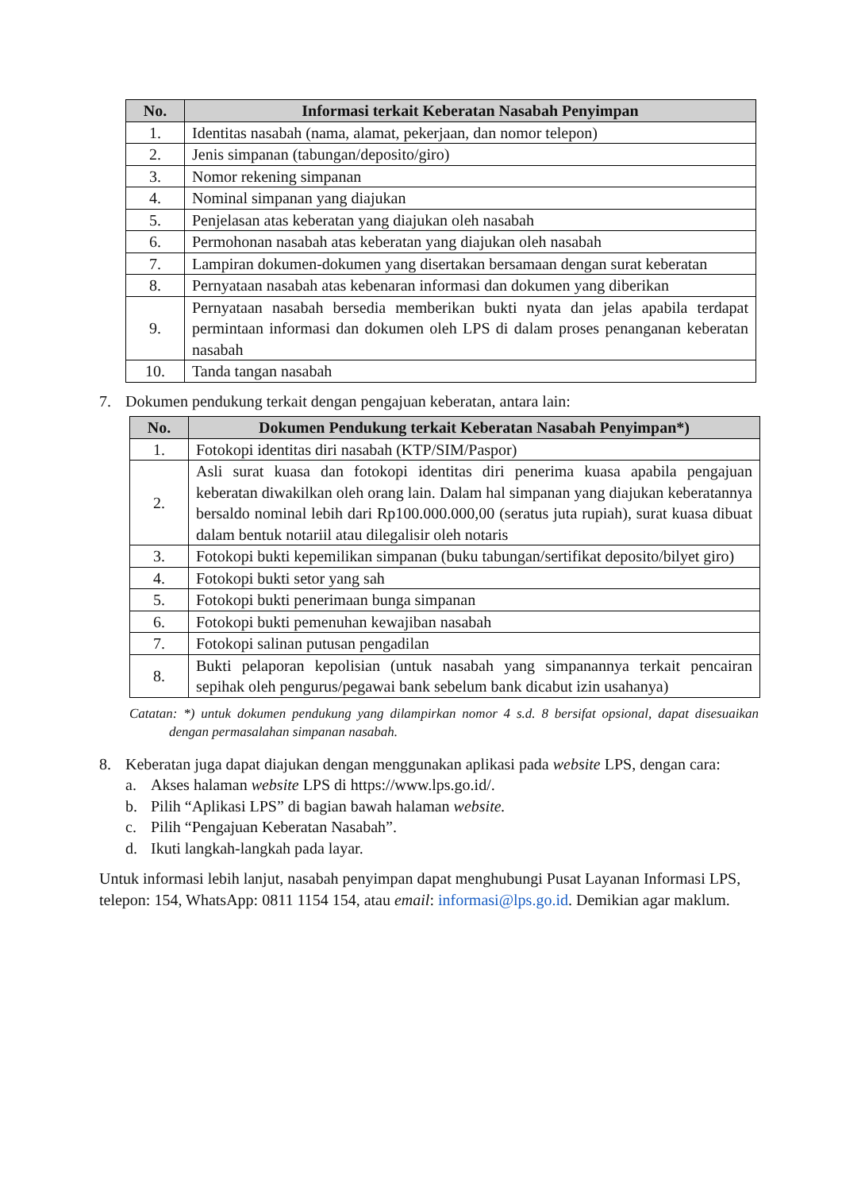| No. | Informasi terkait Keberatan Nasabah Penyimpan |
| --- | --- |
| 1. | Identitas nasabah (nama, alamat, pekerjaan, dan nomor telepon) |
| 2. | Jenis simpanan (tabungan/deposito/giro) |
| 3. | Nomor rekening simpanan |
| 4. | Nominal simpanan yang diajukan |
| 5. | Penjelasan atas keberatan yang diajukan oleh nasabah |
| 6. | Permohonan nasabah atas keberatan yang diajukan oleh nasabah |
| 7. | Lampiran dokumen-dokumen yang disertakan bersamaan dengan surat keberatan |
| 8. | Pernyataan nasabah atas kebenaran informasi dan dokumen yang diberikan |
| 9. | Pernyataan nasabah bersedia memberikan bukti nyata dan jelas apabila terdapat permintaan informasi dan dokumen oleh LPS di dalam proses penanganan keberatan nasabah |
| 10. | Tanda tangan nasabah |
7. Dokumen pendukung terkait dengan pengajuan keberatan, antara lain:
| No. | Dokumen Pendukung terkait Keberatan Nasabah Penyimpan*) |
| --- | --- |
| 1. | Fotokopi identitas diri nasabah (KTP/SIM/Paspor) |
| 2. | Asli surat kuasa dan fotokopi identitas diri penerima kuasa apabila pengajuan keberatan diwakilkan oleh orang lain. Dalam hal simpanan yang diajukan keberatannya bersaldo nominal lebih dari Rp100.000.000,00 (seratus juta rupiah), surat kuasa dibuat dalam bentuk notariil atau dilegalisir oleh notaris |
| 3. | Fotokopi bukti kepemilikan simpanan (buku tabungan/sertifikat deposito/bilyet giro) |
| 4. | Fotokopi bukti setor yang sah |
| 5. | Fotokopi bukti penerimaan bunga simpanan |
| 6. | Fotokopi bukti pemenuhan kewajiban nasabah |
| 7. | Fotokopi salinan putusan pengadilan |
| 8. | Bukti pelaporan kepolisian (untuk nasabah yang simpanannya terkait pencairan sepihak oleh pengurus/pegawai bank sebelum bank dicabut izin usahanya) |
Catatan: *) untuk dokumen pendukung yang dilampirkan nomor 4 s.d. 8 bersifat opsional, dapat disesuaikan dengan permasalahan simpanan nasabah.
8. Keberatan juga dapat diajukan dengan menggunakan aplikasi pada website LPS, dengan cara:
a. Akses halaman website LPS di https://www.lps.go.id/.
b. Pilih “Aplikasi LPS” di bagian bawah halaman website.
c. Pilih “Pengajuan Keberatan Nasabah”.
d. Ikuti langkah-langkah pada layar.
Untuk informasi lebih lanjut, nasabah penyimpan dapat menghubungi Pusat Layanan Informasi LPS, telepon: 154, WhatsApp: 0811 1154 154, atau email: informasi@lps.go.id. Demikian agar maklum.